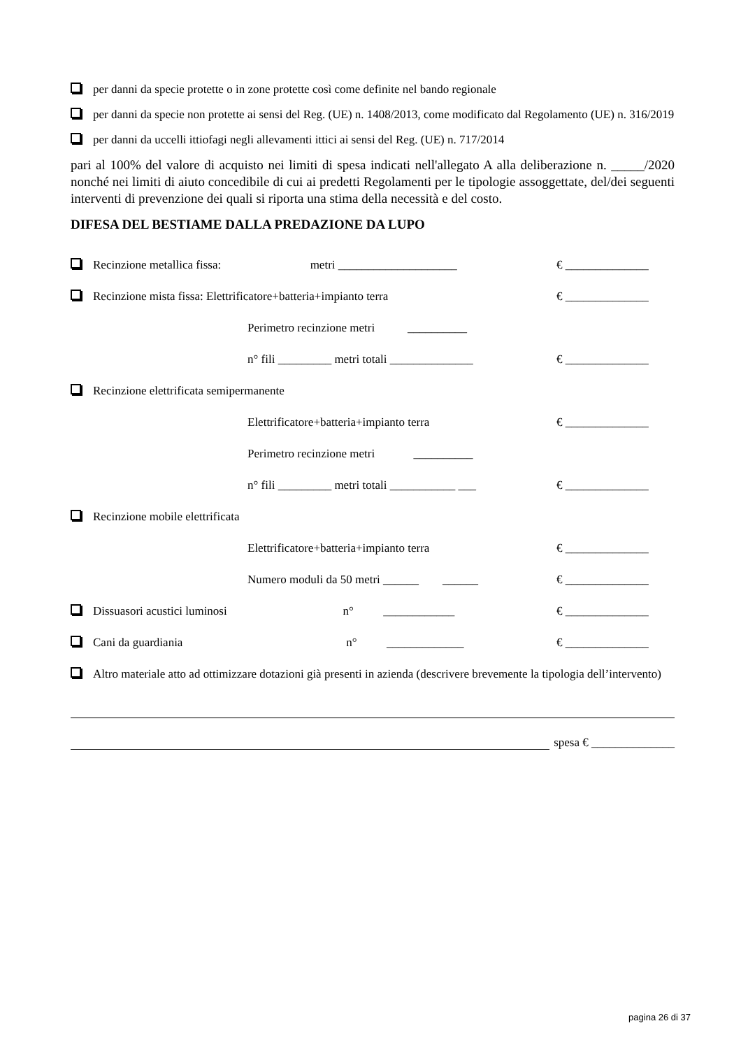per danni da specie protette o in zone protette così come definite nel bando regionale
per danni da specie non protette ai sensi del Reg. (UE) n. 1408/2013, come modificato dal Regolamento (UE) n. 316/2019
per danni da uccelli ittiofagi negli allevamenti ittici ai sensi del Reg. (UE) n. 717/2014
pari al 100% del valore di acquisto nei limiti di spesa indicati nell'allegato A alla deliberazione n. _____/2020 nonché nei limiti di aiuto concedibile di cui ai predetti Regolamenti per le tipologie assoggettate, del/dei seguenti interventi di prevenzione dei quali si riporta una stima della necessità e del costo.
DIFESA DEL BESTIAME DALLA PREDAZIONE DA LUPO
Recinzione metallica fissa: metri ____________________
€ ______________
Recinzione mista fissa: Elettrificatore+batteria+impianto terra € ______________
Perimetro recinzione metri __________
n° fili _________ metri totali ______________
€ ______________
Recinzione elettrificata semipermanente
Elettrificatore+batteria+impianto terra € ______________
Perimetro recinzione metri __________
n° fili _________ metri totali ___________ ___
€ ______________
Recinzione mobile elettrificata
Elettrificatore+batteria+impianto terra € ______________
Numero moduli da 50 metri ______ ______
€ ______________
Dissuasori acustici luminosi n° ____________
€ ______________
Cani da guardiania n° _____________
€ ______________
Altro materiale atto ad ottimizzare dotazioni già presenti in azienda (descrivere brevemente la tipologia dell’intervento)
spesa € ______________
pagina 26 di 37